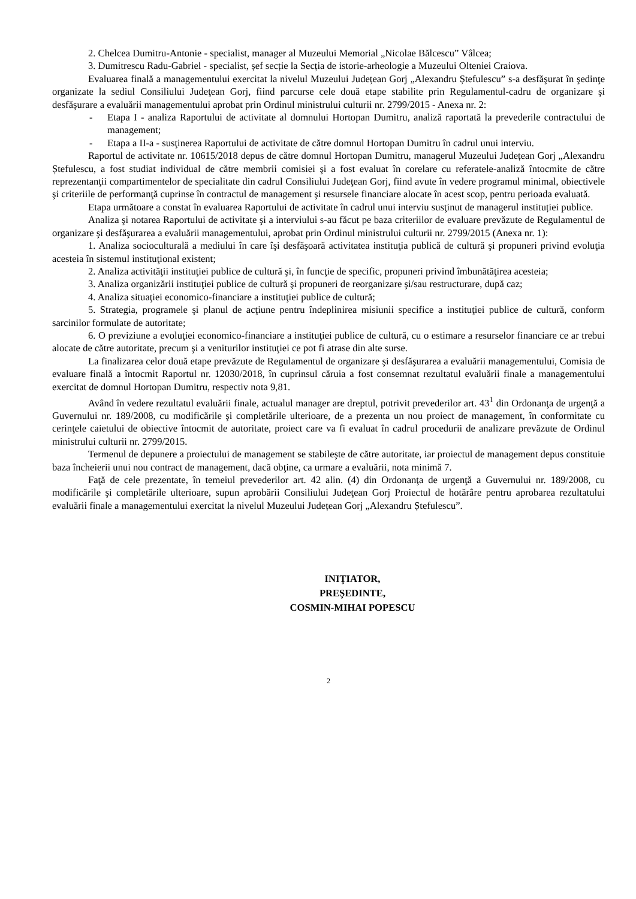2. Chelcea Dumitru-Antonie - specialist, manager al Muzeului Memorial „Nicolae Bălcescu” Vâlcea;
3. Dumitrescu Radu-Gabriel - specialist, șef secție la Secția de istorie-arheologie a Muzeului Olteniei Craiova.
Evaluarea finală a managementului exercitat la nivelul Muzeului Județean Gorj „Alexandru Ștefulescu” s-a desfăşurat în şedinţe organizate la sediul Consiliului Judeţean Gorj, fiind parcurse cele două etape stabilite prin Regulamentul-cadru de organizare şi desfăşurare a evaluării managementului aprobat prin Ordinul ministrului culturii nr. 2799/2015 - Anexa nr. 2:
- Etapa I - analiza Raportului de activitate al domnului Hortopan Dumitru, analiză raportată la prevederile contractului de management;
- Etapa a II-a - susţinerea Raportului de activitate de către domnul Hortopan Dumitru în cadrul unui interviu.
Raportul de activitate nr. 10615/2018 depus de către domnul Hortopan Dumitru, managerul Muzeului Județean Gorj „Alexandru Ștefulescu, a fost studiat individual de către membrii comisiei şi a fost evaluat în corelare cu referatele-analiză întocmite de către reprezentanţii compartimentelor de specialitate din cadrul Consiliului Judeţean Gorj, fiind avute în vedere programul minimal, obiectivele şi criteriile de performanţă cuprinse în contractul de management şi resursele financiare alocate în acest scop, pentru perioada evaluată.
Etapa următoare a constat în evaluarea Raportului de activitate în cadrul unui interviu susţinut de managerul instituției publice.
Analiza şi notarea Raportului de activitate şi a interviului s-au făcut pe baza criteriilor de evaluare prevăzute de Regulamentul de organizare şi desfăşurarea a evaluării managementului, aprobat prin Ordinul ministrului culturii nr. 2799/2015 (Anexa nr. 1):
1. Analiza socioculturală a mediului în care îşi desfăşoară activitatea instituţia publică de cultură şi propuneri privind evoluţia acesteia în sistemul instituţional existent;
2. Analiza activităţii instituţiei publice de cultură şi, în funcţie de specific, propuneri privind îmbunătăţirea acesteia;
3. Analiza organizării instituţiei publice de cultură şi propuneri de reorganizare şi/sau restructurare, după caz;
4. Analiza situaţiei economico-financiare a instituţiei publice de cultură;
5. Strategia, programele şi planul de acţiune pentru îndeplinirea misiunii specifice a instituţiei publice de cultură, conform sarcinilor formulate de autoritate;
6. O previziune a evoluţiei economico-financiare a instituţiei publice de cultură, cu o estimare a resurselor financiare ce ar trebui alocate de către autoritate, precum şi a veniturilor instituţiei ce pot fi atrase din alte surse.
La finalizarea celor două etape prevăzute de Regulamentul de organizare şi desfăşurarea a evaluării managementului, Comisia de evaluare finală a întocmit Raportul nr. 12030/2018, în cuprinsul căruia a fost consemnat rezultatul evaluării finale a managementului exercitat de domnul Hortopan Dumitru, respectiv nota 9,81.
Având în vedere rezultatul evaluării finale, actualul manager are dreptul, potrivit prevederilor art. 43<sup>1</sup> din Ordonanţa de urgenţă a Guvernului nr. 189/2008, cu modificările şi completările ulterioare, de a prezenta un nou proiect de management, în conformitate cu cerinţele caietului de obiective întocmit de autoritate, proiect care va fi evaluat în cadrul procedurii de analizare prevăzute de Ordinul ministrului culturii nr. 2799/2015.
Termenul de depunere a proiectului de management se stabileşte de către autoritate, iar proiectul de management depus constituie baza încheierii unui nou contract de management, dacă obţine, ca urmare a evaluării, nota minimă 7.
Faţă de cele prezentate, în temeiul prevederilor art. 42 alin. (4) din Ordonanţa de urgenţă a Guvernului nr. 189/2008, cu modificările şi completările ulterioare, supun aprobării Consiliului Judeţean Gorj Proiectul de hotărâre pentru aprobarea rezultatului evaluării finale a managementului exercitat la nivelul Muzeului Județean Gorj „Alexandru Ștefulescu”.
INIŢIATOR,
PREŞEDINTE,
COSMIN-MIHAI POPESCU
2